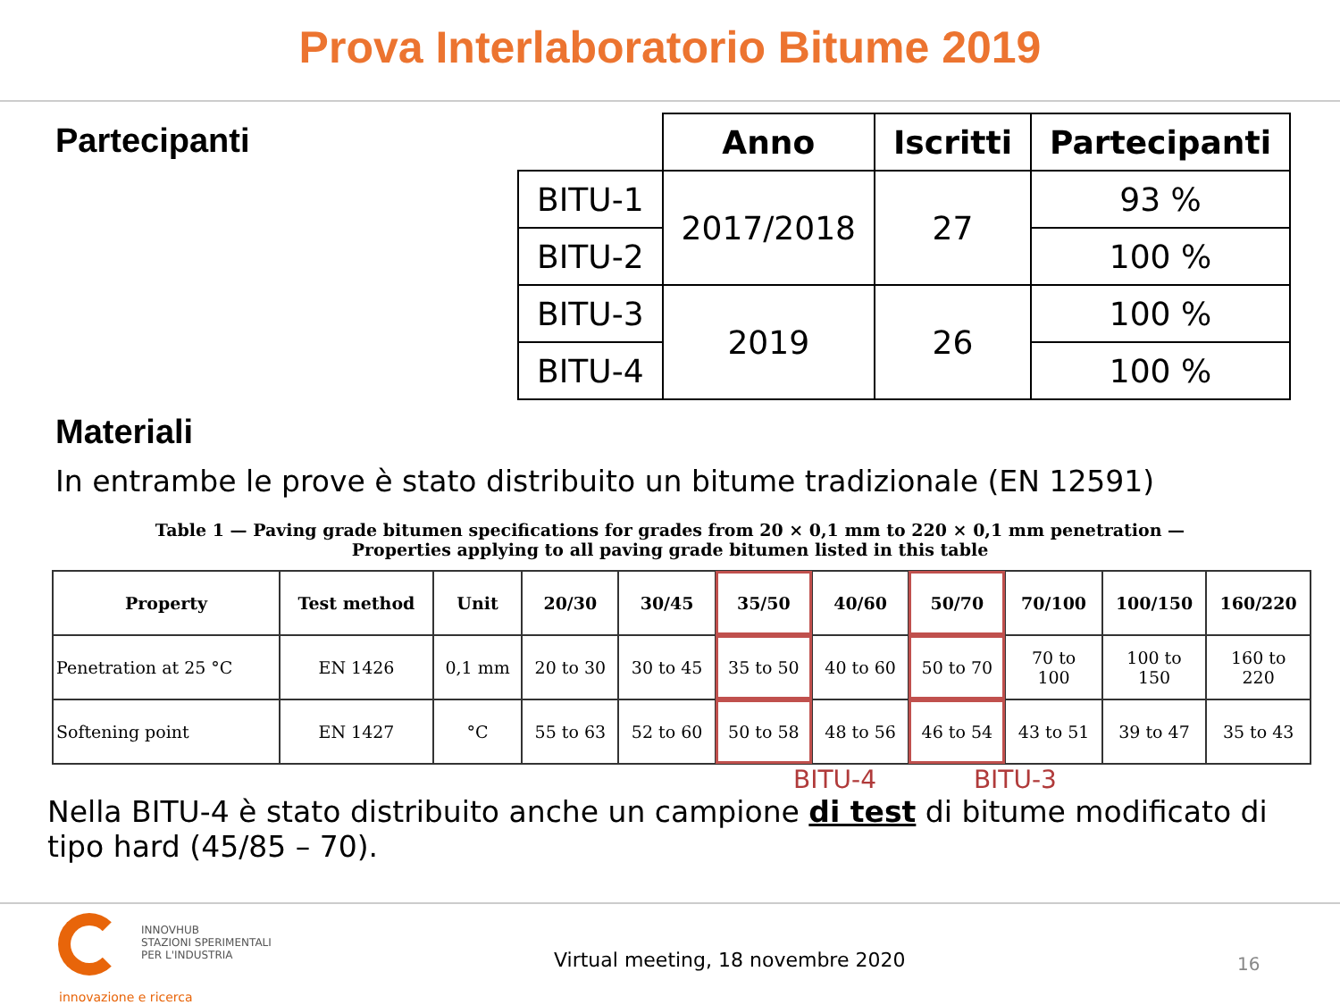Prova Interlaboratorio Bitume 2019
Partecipanti
| | Anno | Iscritti | Partecipanti |
| BITU-1 | 2017/2018 | 27 | 93 % |
| BITU-2 | | | 100 % |
| BITU-3 | 2019 | 26 | 100 % |
| BITU-4 | | | 100 % |
Materiali
In entrambe le prove è stato distribuito un bitume tradizionale (EN 12591)
Table 1 — Paving grade bitumen specifications for grades from 20 × 0,1 mm to 220 × 0,1 mm penetration —
Properties applying to all paving grade bitumen listed in this table
| Property | Test method | Unit | 20/30 | 30/45 | 35/50 | 40/60 | 50/70 | 70/100 | 100/150 | 160/220 |
| --- | --- | --- | --- | --- | --- | --- | --- | --- | --- | --- |
| Penetration at 25 °C | EN 1426 | 0,1 mm | 20 to 30 | 30 to 45 | 35 to 50 | 40 to 60 | 50 to 70 | 70 to 100 | 100 to 150 | 160 to 220 |
| Softening point | EN 1427 | °C | 55 to 63 | 52 to 60 | 50 to 58 | 48 to 56 | 46 to 54 | 43 to 51 | 39 to 47 | 35 to 43 |
BITU-4 BITU-3
Nella BITU-4 è stato distribuito anche un campione di test di bitume modificato di tipo hard (45/85 – 70).
INNOVHUB
STAZIONI SPERIMENTALI
PER L'INDUSTRIA
innovazione e ricerca
Virtual meeting, 18 novembre 2020
16